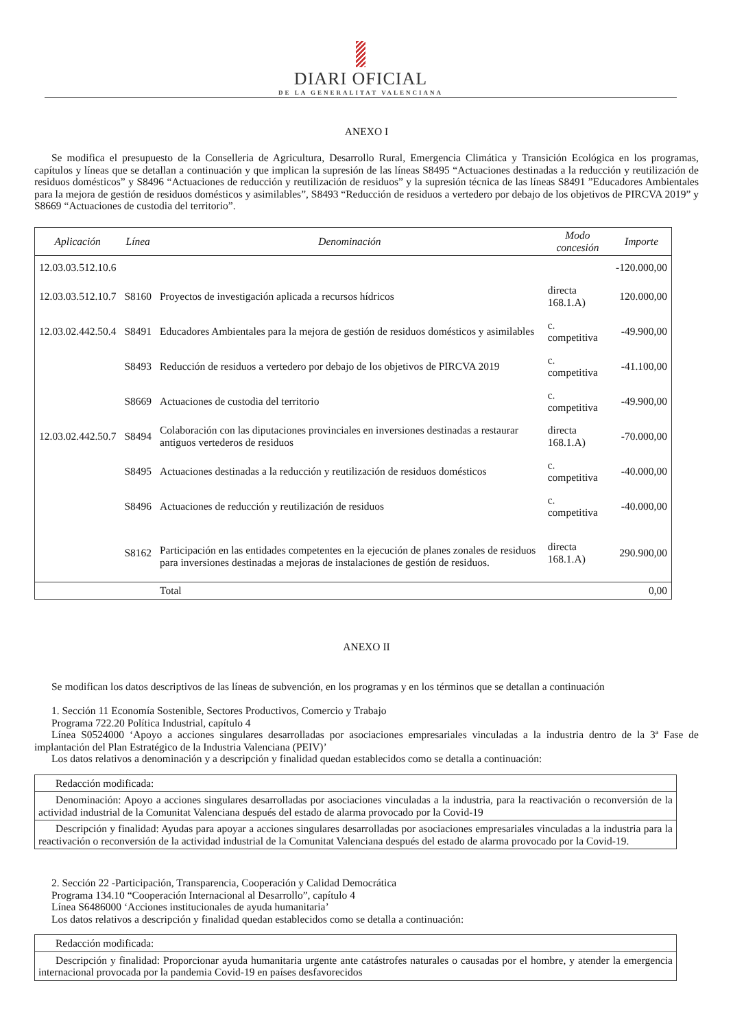DIARI OFICIAL
DE LA GENERALITAT VALENCIANA
ANEXO I
Se modifica el presupuesto de la Conselleria de Agricultura, Desarrollo Rural, Emergencia Climática y Transición Ecológica en los programas, capítulos y líneas que se detallan a continuación y que implican la supresión de las líneas S8495 “Actuaciones destinadas a la reducción y reutilización de residuos domésticos” y S8496 “Actuaciones de reducción y reutilización de residuos” y la supresión técnica de las líneas S8491 ”Educadores Ambientales para la mejora de gestión de residuos domésticos y asimilables”, S8493 “Reducción de residuos a vertedero por debajo de los objetivos de PIRCVA 2019” y S8669 “Actuaciones de custodia del territorio”.
| Aplicación | Línea | Denominación | Modo concesión | Importe |
| --- | --- | --- | --- | --- |
| 12.03.03.512.10.6 | | | | -120.000,00 |
| 12.03.03.512.10.7 | S8160 | Proyectos de investigación aplicada a recursos hídricos | directa 168.1.A) | 120.000,00 |
| 12.03.02.442.50.4 | S8491 | Educadores Ambientales para la mejora de gestión de residuos domésticos y asimilables | c. competitiva | -49.900,00 |
| | S8493 | Reducción de residuos a vertedero por debajo de los objetivos de PIRCVA 2019 | c. competitiva | -41.100,00 |
| | S8669 | Actuaciones de custodia del territorio | c. competitiva | -49.900,00 |
| 12.03.02.442.50.7 | S8494 | Colaboración con las diputaciones provinciales en inversiones destinadas a restaurar antiguos vertederos de residuos | directa 168.1.A) | -70.000,00 |
| | S8495 | Actuaciones destinadas a la reducción y reutilización de residuos domésticos | c. competitiva | -40.000,00 |
| | S8496 | Actuaciones de reducción y reutilización de residuos | c. competitiva | -40.000,00 |
| | S8162 | Participación en las entidades competentes en la ejecución de planes zonales de residuos para inversiones destinadas a mejoras de instalaciones de gestión de residuos. | directa 168.1.A) | 290.900,00 |
| | | Total | | 0,00 |
ANEXO II
Se modifican los datos descriptivos de las líneas de subvención, en los programas y en los términos que se detallan a continuación
1. Sección 11 Economía Sostenible, Sectores Productivos, Comercio y Trabajo
Programa 722.20 Política Industrial, capítulo 4
Línea S0524000 ‘Apoyo a acciones singulares desarrolladas por asociaciones empresariales vinculadas a la industria dentro de la 3ª Fase de implantación del Plan Estratégico de la Industria Valenciana (PEIV)’
Los datos relativos a denominación y a descripción y finalidad quedan establecidos como se detalla a continuación:
| Redacción modificada: |
| Denominación: Apoyo a acciones singulares desarrolladas por asociaciones vinculadas a la industria, para la reactivación o reconversión de la actividad industrial de la Comunitat Valenciana después del estado de alarma provocado por la Covid-19 |
| Descripción y finalidad: Ayudas para apoyar a acciones singulares desarrolladas por asociaciones empresariales vinculadas a la industria para la reactivación o reconversión de la actividad industrial de la Comunitat Valenciana después del estado de alarma provocado por la Covid-19. |
2. Sección 22 -Participación, Transparencia, Cooperación y Calidad Democrática
Programa 134.10 “Cooperación Internacional al Desarrollo”, capítulo 4
Línea S6486000 ‘Acciones institucionales de ayuda humanitaria’
Los datos relativos a descripción y finalidad quedan establecidos como se detalla a continuación:
| Redacción modificada: |
| Descripción y finalidad: Proporcionar ayuda humanitaria urgente ante catástrofes naturales o causadas por el hombre, y atender la emergencia internacional provocada por la pandemia Covid-19 en países desfavorecidos |